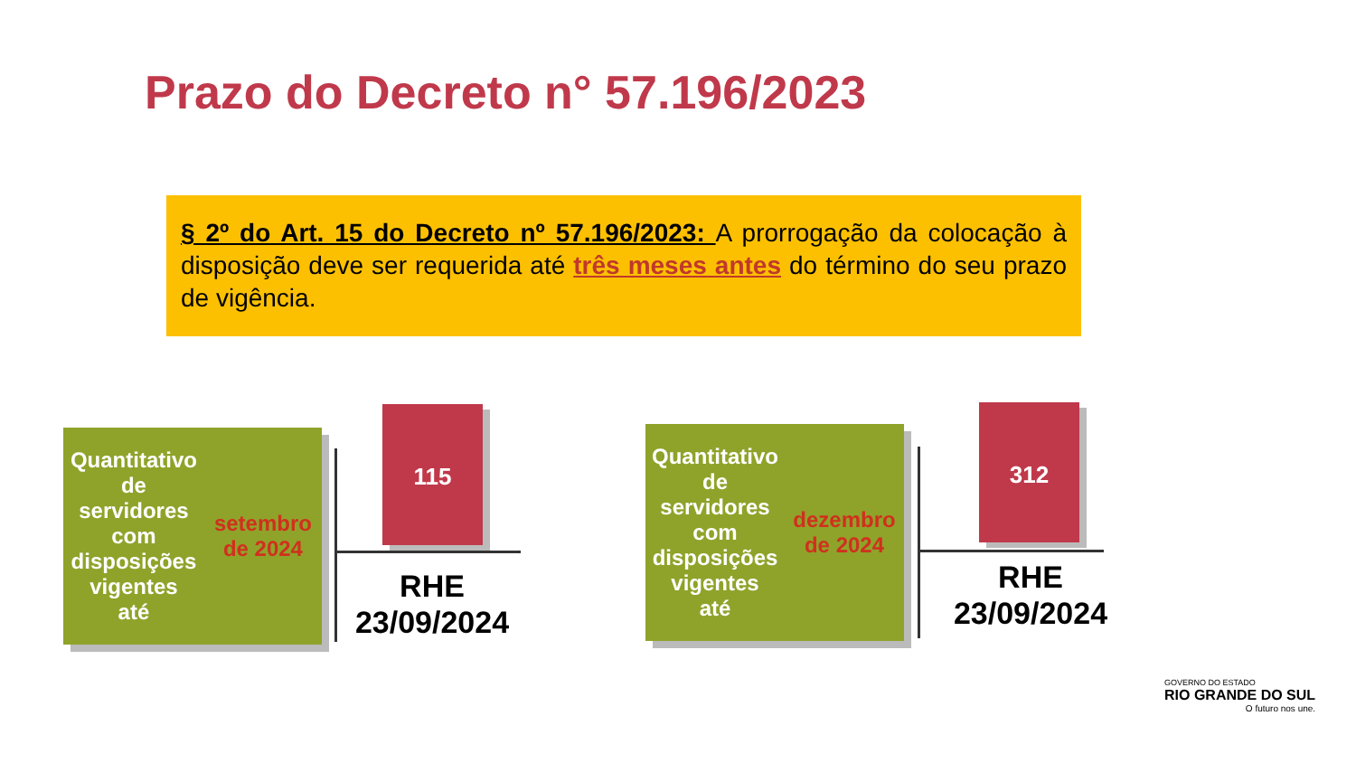Prazo do Decreto n° 57.196/2023
§ 2º do Art. 15 do Decreto nº 57.196/2023: A prorrogação da colocação à disposição deve ser requerida até três meses antes do término do seu prazo de vigência.
Quantitativo de
servidores com
disposições vigentes
até setembro de 2024
115
RHE
23/09/2024
Quantitativo de
servidores com
disposições vigentes
até dezembro de 2024
312
RHE
23/09/2024
GOVERNO DO ESTADO
RIO GRANDE DO SUL
O futuro nos une.